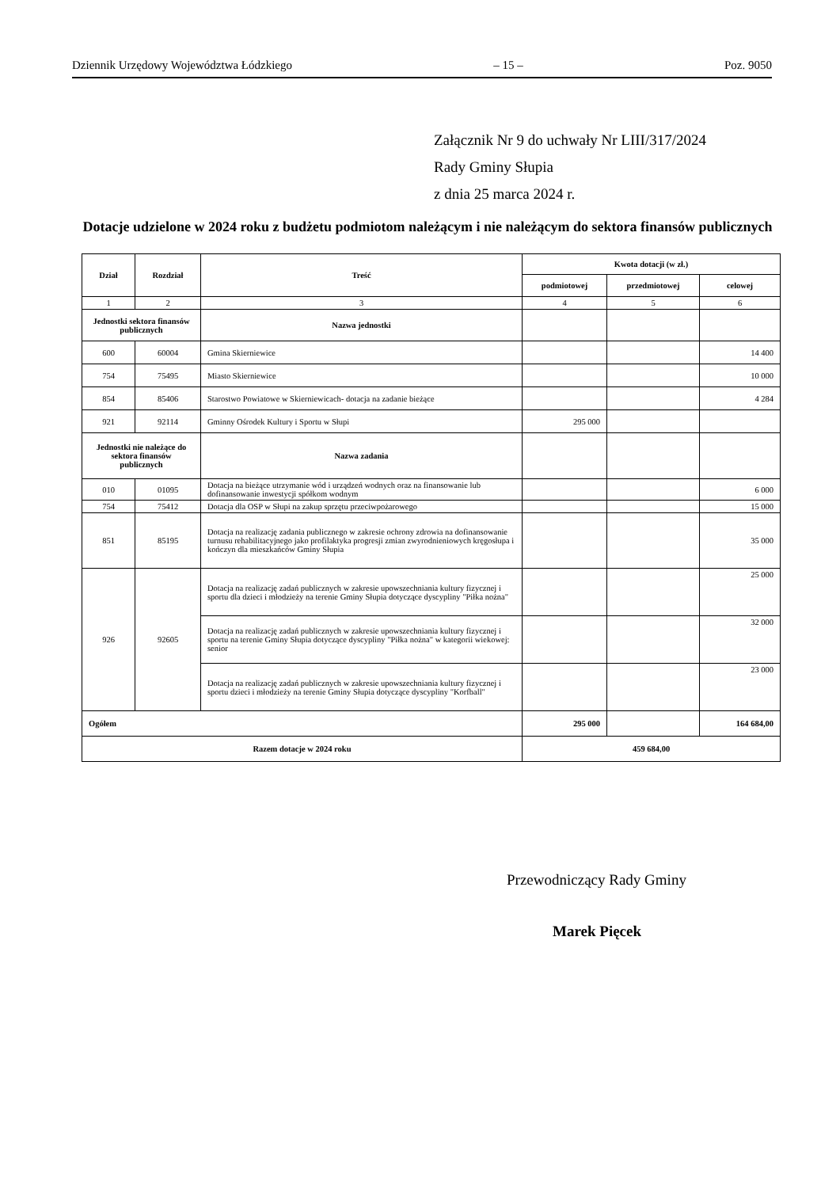Dziennik Urzędowy Województwa Łódzkiego – 15 – Poz. 9050
Załącznik Nr 9 do uchwały Nr LIII/317/2024
Rady Gminy Słupia
z dnia 25 marca 2024 r.
Dotacje udzielone w 2024 roku z budżetu podmiotom należącym i nie należącym do sektora finansów publicznych
| Dział | Rozdział | Treść | Kwota dotacji (w zł.) | | |
| --- | --- | --- | --- | --- | --- |
| | | | podmiotowej | przedmiotowej | celowej |
| 1 | 2 | 3 | 4 | 5 | 6 |
| Jednostki sektora finansów publicznych | | Nazwa jednostki | | | |
| 600 | 60004 | Gmina Skierniewice | | | 14 400 |
| 754 | 75495 | Miasto Skierniewice | | | 10 000 |
| 854 | 85406 | Starostwo Powiatowe w Skierniewicach- dotacja na zadanie bieżące | | | 4 284 |
| 921 | 92114 | Gminny Ośrodek Kultury i Sportu w Słupi | 295 000 | | |
| Jednostki nie należące do sektora finansów publicznych | | Nazwa zadania | | | |
| 010 | 01095 | Dotacja na bieżące utrzymanie wód i urządzeń wodnych oraz na finansowanie lub dofinansowanie inwestycji spółkom wodnym | | | 6 000 |
| 754 | 75412 | Dotacja dla OSP w Słupi na zakup sprzętu przeciwpożarowego | | | 15 000 |
| 851 | 85195 | Dotacja na realizację zadania publicznego w zakresie ochrony zdrowia na dofinansowanie turnusu rehabilitacyjnego jako profilaktyka progresji zmian zwyrodnieniowych kręgosłupa i kończyn dla mieszkańców Gminy Słupia | | | 35 000 |
| 926 | 92605 | Dotacja na realizację zadań publicznych w zakresie upowszechniania kultury fizycznej i sportu dla dzieci i młodzieży na terenie Gminy Słupia dotyczące dyscypliny "Piłka nożna" | | | 25 000 |
| | | Dotacja na realizację zadań publicznych w zakresie upowszechniania kultury fizycznej i sportu na terenie Gminy Słupia dotyczące dyscypliny "Piłka nożna" w kategorii wiekowej: senior | | | 32 000 |
| | | Dotacja na realizację zadań publicznych w zakresie upowszechniania kultury fizycznej i sportu dzieci i młodzieży na terenie Gminy Słupia dotyczące dyscypliny "Korfball" | | | 23 000 |
| Ogółem | | | 295 000 | | 164 684,00 |
| Razem dotacje w 2024 roku | | | 459 684,00 | | |
Przewodniczący Rady Gminy
Marek Pięcek